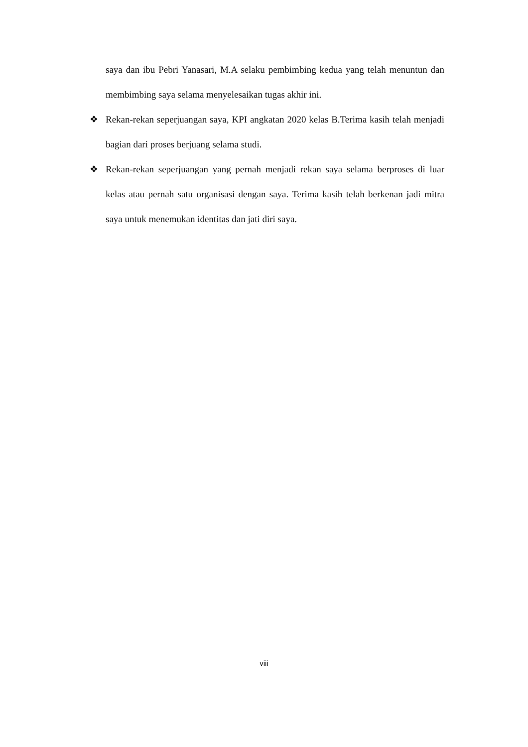saya dan ibu Pebri Yanasari, M.A selaku pembimbing kedua yang telah menuntun dan membimbing saya selama menyelesaikan tugas akhir ini.
❖ Rekan-rekan seperjuangan saya, KPI angkatan 2020 kelas B.Terima kasih telah menjadi bagian dari proses berjuang selama studi.
❖ Rekan-rekan seperjuangan yang pernah menjadi rekan saya selama berproses di luar kelas atau pernah satu organisasi dengan saya. Terima kasih telah berkenan jadi mitra saya untuk menemukan identitas dan jati diri saya.
viii